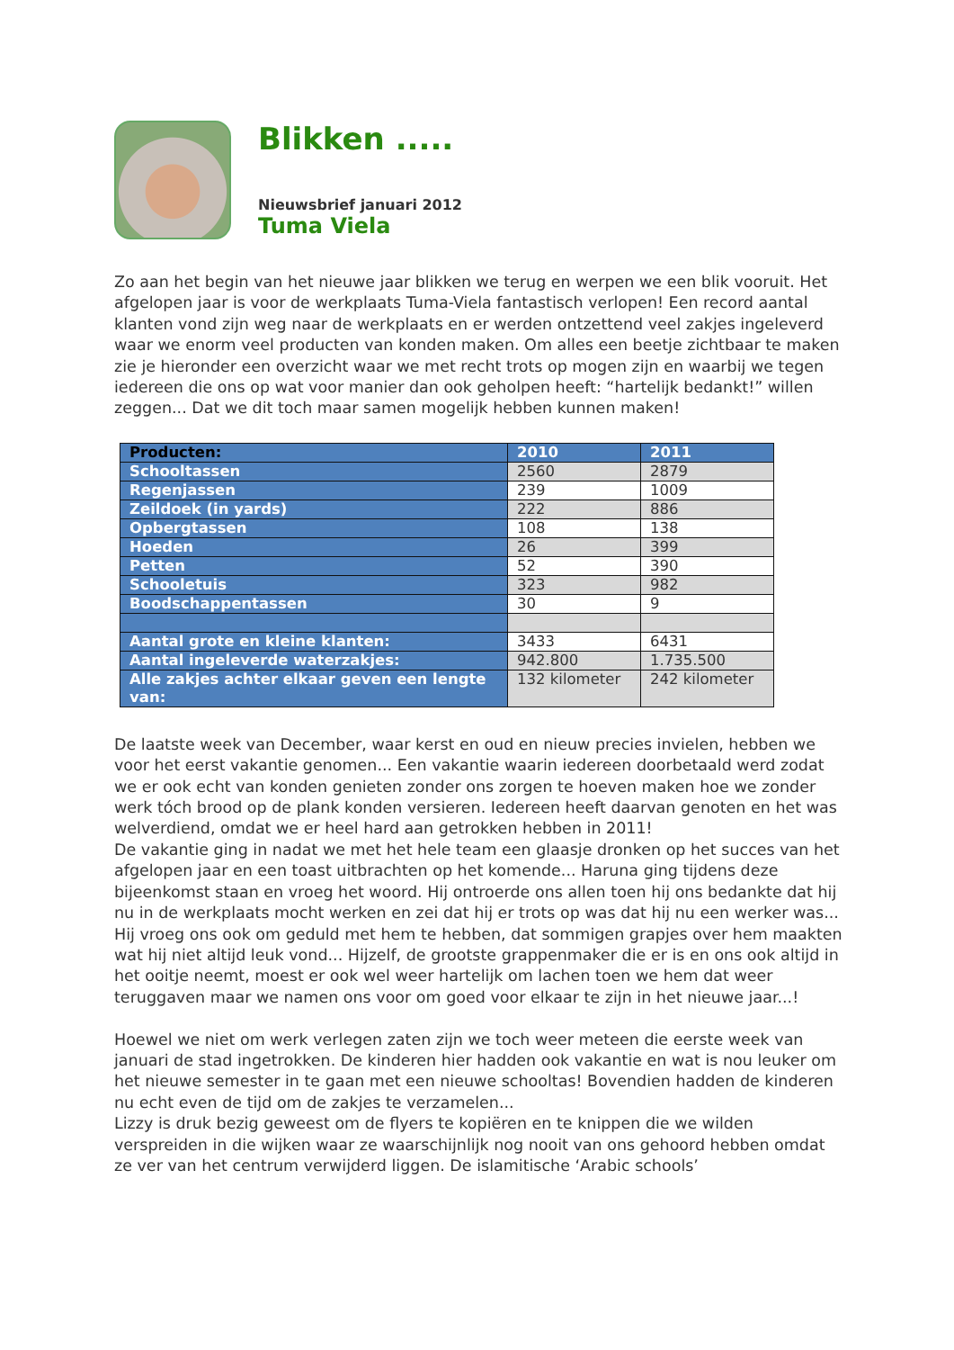Blikken .....
Nieuwsbrief januari 2012
Tuma Viela
Zo aan het begin van het nieuwe jaar blikken we terug en werpen we een blik vooruit. Het afgelopen jaar is voor de werkplaats Tuma-Viela fantastisch verlopen! Een record aantal klanten vond zijn weg naar de werkplaats en er werden ontzettend veel zakjes ingeleverd waar we enorm veel producten van konden maken. Om alles een beetje zichtbaar te maken zie je hieronder een overzicht waar we met recht trots op mogen zijn en waarbij we tegen iedereen die ons op wat voor manier dan ook geholpen heeft: “hartelijk bedankt!” willen zeggen... Dat we dit toch maar samen mogelijk hebben kunnen maken!
| Producten: | 2010 | 2011 |
| --- | --- | --- |
| Schooltassen | 2560 | 2879 |
| Regenjassen | 239 | 1009 |
| Zeildoek (in yards) | 222 | 886 |
| Opbergtassen | 108 | 138 |
| Hoeden | 26 | 399 |
| Petten | 52 | 390 |
| Schooletuis | 323 | 982 |
| Boodschappentassen | 30 | 9 |
| Aantal grote en kleine klanten: | 3433 | 6431 |
| Aantal ingeleverde waterzakjes: | 942.800 | 1.735.500 |
| Alle zakjes achter elkaar geven een lengte van: | 132 kilometer | 242 kilometer |
De laatste week van December, waar kerst en oud en nieuw precies invielen, hebben we voor het eerst vakantie genomen... Een vakantie waarin iedereen doorbetaald werd zodat we er ook echt van konden genieten zonder ons zorgen te hoeven maken hoe we zonder werk tóch brood op de plank konden versieren. Iedereen heeft daarvan genoten en het was welverdiend, omdat we er heel hard aan getrokken hebben in 2011!
De vakantie ging in nadat we met het hele team een glaasje dronken op het succes van het afgelopen jaar en een toast uitbrachten op het komende... Haruna ging tijdens deze bijeenkomst staan en vroeg het woord. Hij ontroerde ons allen toen hij ons bedankte dat hij nu in de werkplaats mocht werken en zei dat hij er trots op was dat hij nu een werker was... Hij vroeg ons ook om geduld met hem te hebben, dat sommigen grapjes over hem maakten wat hij niet altijd leuk vond... Hijzelf, de grootste grappenmaker die er is en ons ook altijd in het ooitje neemt, moest er ook wel weer hartelijk om lachen toen we hem dat weer teruggaven maar we namen ons voor om goed voor elkaar te zijn in het nieuwe jaar...!
Hoewel we niet om werk verlegen zaten zijn we toch weer meteen die eerste week van januari de stad ingetrokken. De kinderen hier hadden ook vakantie en wat is nou leuker om het nieuwe semester in te gaan met een nieuwe schooltas! Bovendien hadden de kinderen nu echt even de tijd om de zakjes te verzamelen...
Lizzy is druk bezig geweest om de flyers te kopiëren en te knippen die we wilden verspreiden in die wijken waar ze waarschijnlijk nog nooit van ons gehoord hebben omdat ze ver van het centrum verwijderd liggen. De islamitische ‘Arabic schools’